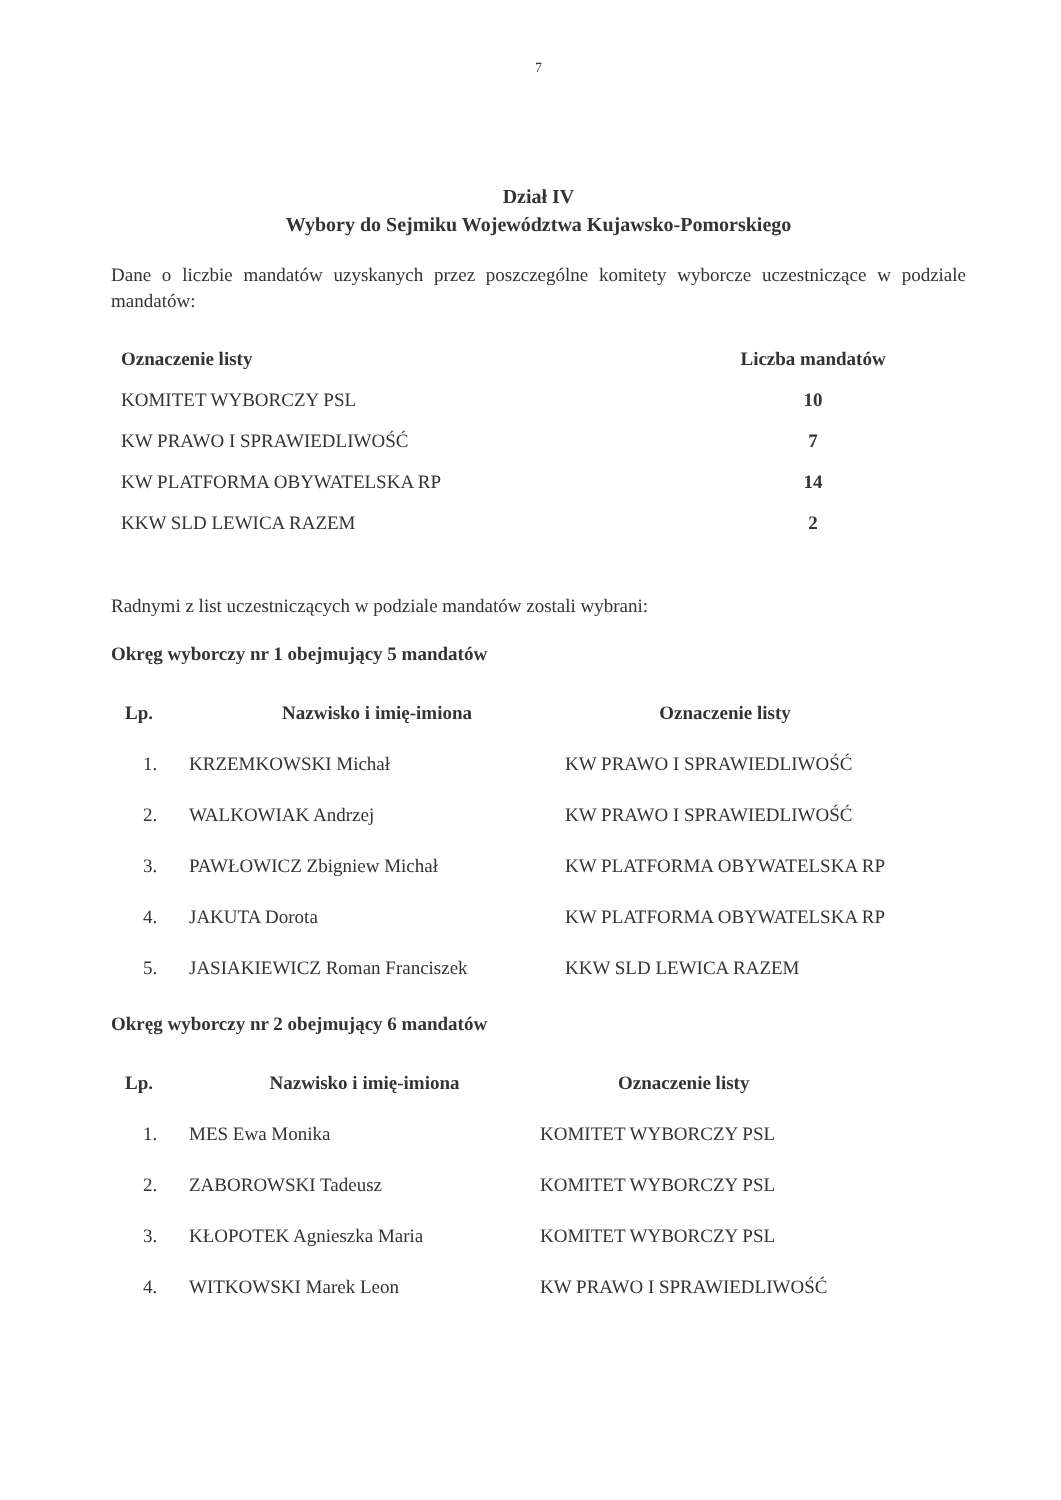7
Dział IV
Wybory do Sejmiku Województwa Kujawsko-Pomorskiego
Dane o liczbie mandatów uzyskanych przez poszczególne komitety wyborcze uczestniczące w podziale mandatów:
| Oznaczenie listy | Liczba mandatów |
| --- | --- |
| KOMITET WYBORCZY PSL | 10 |
| KW PRAWO I SPRAWIEDLIWOŚĆ | 7 |
| KW PLATFORMA OBYWATELSKA RP | 14 |
| KKW SLD LEWICA RAZEM | 2 |
Radnymi z list uczestniczących w podziale mandatów zostali wybrani:
Okręg wyborczy nr 1 obejmujący 5 mandatów
| Lp. | Nazwisko i imię-imiona | Oznaczenie listy |
| --- | --- | --- |
| 1. | KRZEMKOWSKI Michał | KW PRAWO I SPRAWIEDLIWOŚĆ |
| 2. | WALKOWIAK Andrzej | KW PRAWO I SPRAWIEDLIWOŚĆ |
| 3. | PAWŁOWICZ Zbigniew Michał | KW PLATFORMA OBYWATELSKA RP |
| 4. | JAKUTA Dorota | KW PLATFORMA OBYWATELSKA RP |
| 5. | JASIAKIEWICZ Roman Franciszek | KKW SLD LEWICA RAZEM |
Okręg wyborczy nr 2 obejmujący 6 mandatów
| Lp. | Nazwisko i imię-imiona | Oznaczenie listy |
| --- | --- | --- |
| 1. | MES Ewa Monika | KOMITET WYBORCZY PSL |
| 2. | ZABOROWSKI Tadeusz | KOMITET WYBORCZY PSL |
| 3. | KŁOPOTEK Agnieszka Maria | KOMITET WYBORCZY PSL |
| 4. | WITKOWSKI Marek Leon | KW PRAWO I SPRAWIEDLIWOŚĆ |